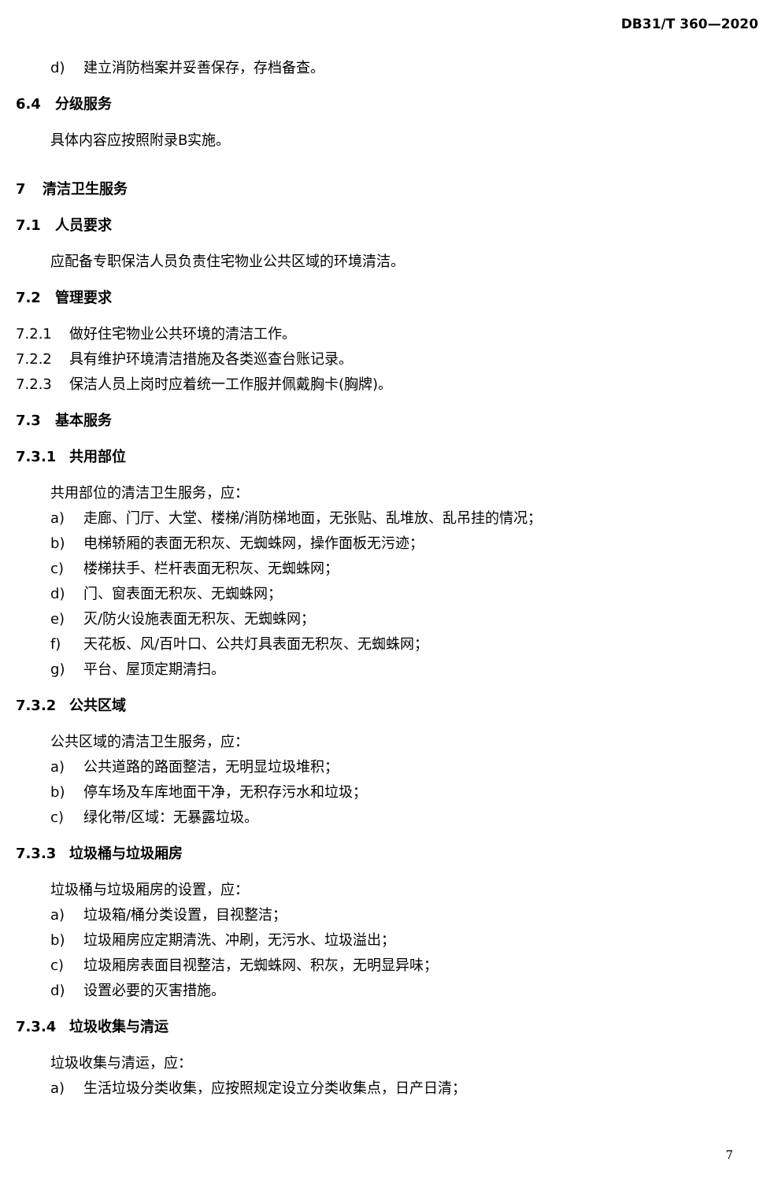DB31/T 360—2020
d) 建立消防档案并妥善保存，存档备查。
6.4 分级服务
具体内容应按照附录B实施。
7 清洁卫生服务
7.1 人员要求
应配备专职保洁人员负责住宅物业公共区域的环境清洁。
7.2 管理要求
7.2.1 做好住宅物业公共环境的清洁工作。
7.2.2 具有维护环境清洁措施及各类巡查台账记录。
7.2.3 保洁人员上岗时应着统一工作服并佩戴胸卡(胸牌)。
7.3 基本服务
7.3.1 共用部位
共用部位的清洁卫生服务，应：
a) 走廊、门厅、大堂、楼梯/消防梯地面，无张贴、乱堆放、乱吊挂的情况；
b) 电梯轿厢的表面无积灰、无蜘蛛网，操作面板无污迹；
c) 楼梯扶手、栏杆表面无积灰、无蜘蛛网；
d) 门、窗表面无积灰、无蜘蛛网；
e) 灭/防火设施表面无积灰、无蜘蛛网；
f) 天花板、风/百叶口、公共灯具表面无积灰、无蜘蛛网；
g) 平台、屋顶定期清扫。
7.3.2 公共区域
公共区域的清洁卫生服务，应：
a) 公共道路的路面整洁，无明显垃圾堆积；
b) 停车场及车库地面干净，无积存污水和垃圾；
c) 绿化带/区域：无暴露垃圾。
7.3.3 垃圾桶与垃圾厢房
垃圾桶与垃圾厢房的设置，应：
a) 垃圾箱/桶分类设置，目视整洁；
b) 垃圾厢房应定期清洗、冲刷，无污水、垃圾溢出；
c) 垃圾厢房表面目视整洁，无蜘蛛网、积灰，无明显异味；
d) 设置必要的灭害措施。
7.3.4 垃圾收集与清运
垃圾收集与清运，应：
a) 生活垃圾分类收集，应按照规定设立分类收集点，日产日清；
7